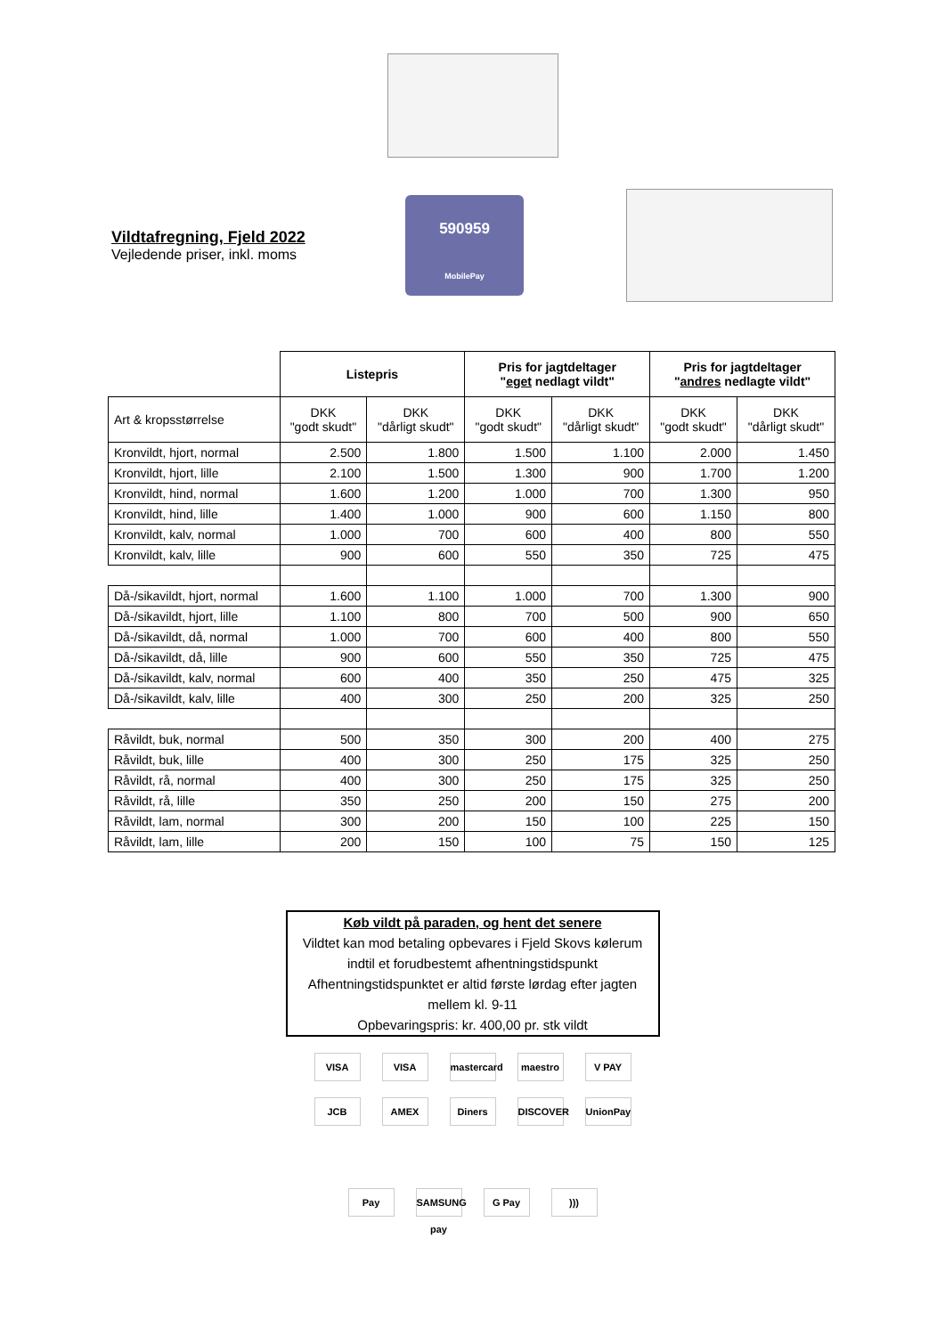Vildtafregning, Fjeld 2022
Vejledende priser, inkl. moms
590959
MobilePay
| | Listepris | | Pris for jagtdeltager " eget nedlagt vildt" | | Pris for jagtdeltager " andres nedlagte vildt" | |
| Art & kropsstørrelse | DKK "godt skudt" | DKK "dårligt skudt" | DKK "godt skudt" | DKK "dårligt skudt" | DKK "godt skudt" | DKK "dårligt skudt" |
| Kronvildt, hjort, normal | 2.500 | 1.800 | 1.500 | 1.100 | 2.000 | 1.450 |
| Kronvildt, hjort, lille | 2.100 | 1.500 | 1.300 | 900 | 1.700 | 1.200 |
| Kronvildt, hind, normal | 1.600 | 1.200 | 1.000 | 700 | 1.300 | 950 |
| Kronvildt, hind, lille | 1.400 | 1.000 | 900 | 600 | 1.150 | 800 |
| Kronvildt, kalv, normal | 1.000 | 700 | 600 | 400 | 800 | 550 |
| Kronvildt, kalv, lille | 900 | 600 | 550 | 350 | 725 | 475 |
| Då-/sikavildt, hjort, normal | 1.600 | 1.100 | 1.000 | 700 | 1.300 | 900 |
| Då-/sikavildt, hjort, lille | 1.100 | 800 | 700 | 500 | 900 | 650 |
| Då-/sikavildt, då, normal | 1.000 | 700 | 600 | 400 | 800 | 550 |
| Då-/sikavildt, då, lille | 900 | 600 | 550 | 350 | 725 | 475 |
| Då-/sikavildt, kalv, normal | 600 | 400 | 350 | 250 | 475 | 325 |
| Då-/sikavildt, kalv, lille | 400 | 300 | 250 | 200 | 325 | 250 |
| Råvildt, buk, normal | 500 | 350 | 300 | 200 | 400 | 275 |
| Råvildt, buk, lille | 400 | 300 | 250 | 175 | 325 | 250 |
| Råvildt, rå, normal | 400 | 300 | 250 | 175 | 325 | 250 |
| Råvildt, rå, lille | 350 | 250 | 200 | 150 | 275 | 200 |
| Råvildt, lam, normal | 300 | 200 | 150 | 100 | 225 | 150 |
| Råvildt, lam, lille | 200 | 150 | 100 | 75 | 150 | 125 |
Køb vildt på paraden, og hent det senere
Vildtet kan mod betaling opbevares i Fjeld Skovs kølerum indtil et forudbestemt afhentningstidspunkt
Afhentningstidspunktet er altid første lørdag efter jagten mellem kl. 9-11
Opbevaringspris: kr. 400,00 pr. stk vildt
VISA VISA mastercard maestro V PAY
JCB AMEX Diners DISCOVER UnionPay
Pay SAMSUNG pay G Pay )))